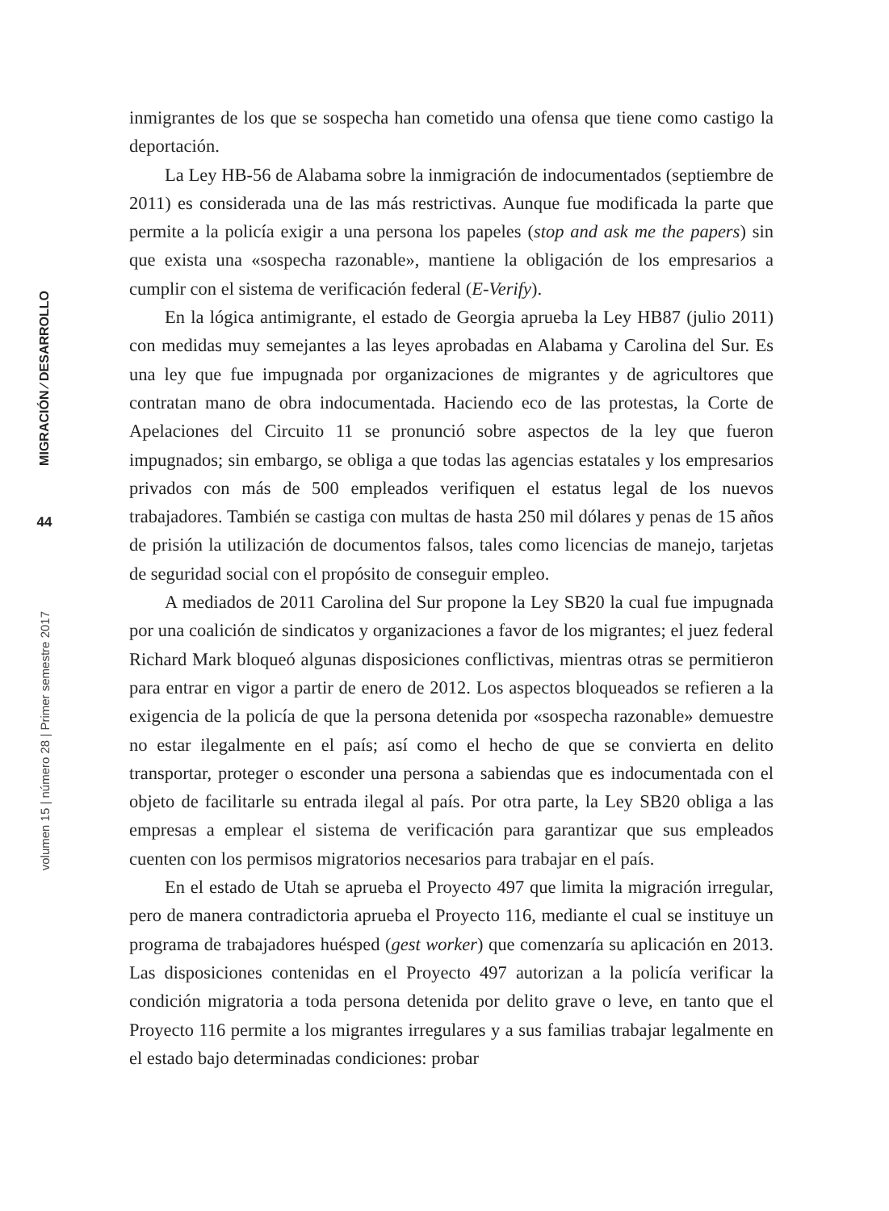MIGRACIÓN ⁄ DESARROLLO
44
volumen 15 | número 28 | Primer semestre 2017
inmigrantes de los que se sospecha han cometido una ofensa que tiene como castigo la deportación.
La Ley HB-56 de Alabama sobre la inmigración de indocumentados (septiembre de 2011) es considerada una de las más restrictivas. Aunque fue modificada la parte que permite a la policía exigir a una persona los papeles (stop and ask me the papers) sin que exista una «sospecha razonable», mantiene la obligación de los empresarios a cumplir con el sistema de verificación federal (E-Verify).
En la lógica antimigrante, el estado de Georgia aprueba la Ley HB87 (julio 2011) con medidas muy semejantes a las leyes aprobadas en Alabama y Carolina del Sur. Es una ley que fue impugnada por organizaciones de migrantes y de agricultores que contratan mano de obra indocumentada. Haciendo eco de las protestas, la Corte de Apelaciones del Circuito 11 se pronunció sobre aspectos de la ley que fueron impugnados; sin embargo, se obliga a que todas las agencias estatales y los empresarios privados con más de 500 empleados verifiquen el estatus legal de los nuevos trabajadores. También se castiga con multas de hasta 250 mil dólares y penas de 15 años de prisión la utilización de documentos falsos, tales como licencias de manejo, tarjetas de seguridad social con el propósito de conseguir empleo.
A mediados de 2011 Carolina del Sur propone la Ley SB20 la cual fue impugnada por una coalición de sindicatos y organizaciones a favor de los migrantes; el juez federal Richard Mark bloqueó algunas disposiciones conflictivas, mientras otras se permitieron para entrar en vigor a partir de enero de 2012. Los aspectos bloqueados se refieren a la exigencia de la policía de que la persona detenida por «sospecha razonable» demuestre no estar ilegalmente en el país; así como el hecho de que se convierta en delito transportar, proteger o esconder una persona a sabiendas que es indocumentada con el objeto de facilitarle su entrada ilegal al país. Por otra parte, la Ley SB20 obliga a las empresas a emplear el sistema de verificación para garantizar que sus empleados cuenten con los permisos migratorios necesarios para trabajar en el país.
En el estado de Utah se aprueba el Proyecto 497 que limita la migración irregular, pero de manera contradictoria aprueba el Proyecto 116, mediante el cual se instituye un programa de trabajadores huésped (gest worker) que comenzaría su aplicación en 2013. Las disposiciones contenidas en el Proyecto 497 autorizan a la policía verificar la condición migratoria a toda persona detenida por delito grave o leve, en tanto que el Proyecto 116 permite a los migrantes irregulares y a sus familias trabajar legalmente en el estado bajo determinadas condiciones: probar